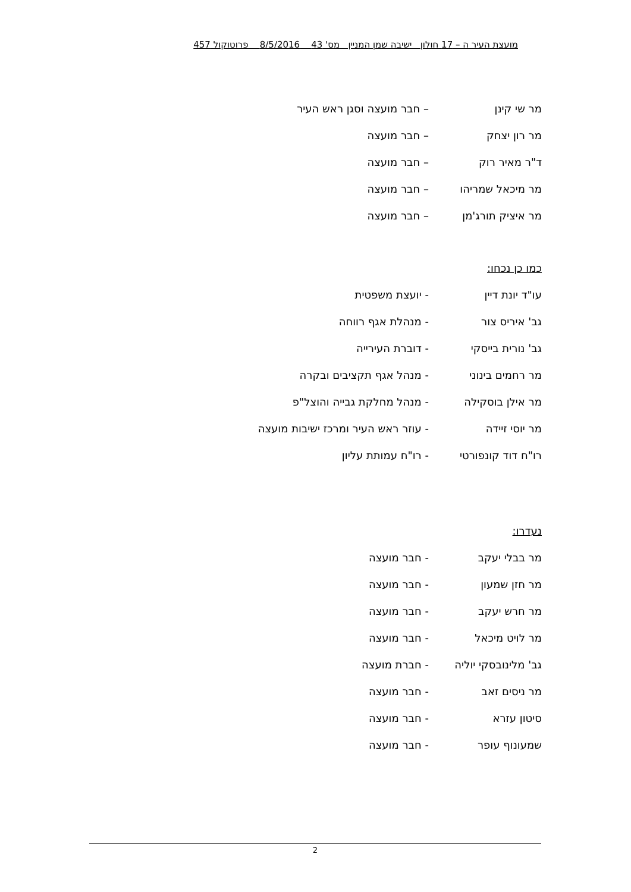מועצת העיר ה – 17 חולון ישיבה שמן המניין מס' 43 8/5/2016 פרוטוקול 457
מר שי קינן – חבר מועצה וסגן ראש העיר
מר רון יצחק – חבר מועצה
ד"ר מאיר רוק – חבר מועצה
מר מיכאל שמריהו – חבר מועצה
מר איציק תורג'מן – חבר מועצה
כמו כן נכחו:
עו"ד יונת דיין - יועצת משפטית
גב' איריס צור - מנהלת אגף רווחה
גב' נורית בייסקי - דוברת העירייה
מר רחמים בינוני - מנהל אגף תקציבים ובקרה
מר אילן בוסקילה - מנהל מחלקת גבייה והוצל"פ
מר יוסי זיידה - עוזר ראש העיר ומרכז ישיבות מועצה
רו"ח דוד קונפורטי - רו"ח עמותת עליון
נעדרו:
מר בבלי יעקב - חבר מועצה
מר חזן שמעון - חבר מועצה
מר חרש יעקב - חבר מועצה
מר לויט מיכאל - חבר מועצה
גב' מלינובסקי יוליה - חברת מועצה
מר ניסים זאב - חבר מועצה
סיטון עזרא - חבר מועצה
שמעונוף עופר - חבר מועצה
2